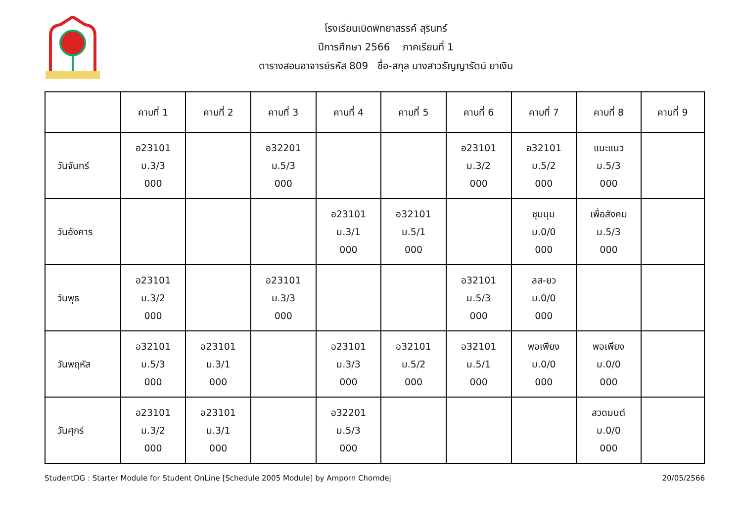โรงเรียนเบิดพิทยาสรรค์ สุรินทร์
ปีการศึกษา 2566 ภาคเรียนที่ 1
ตารางสอนอาจารย์รหัส 809 ชื่อ-สกุล นางสาวธัญญารัตน์ ยาเงิน
| | คาบที่ 1 | คาบที่ 2 | คาบที่ 3 | คาบที่ 4 | คาบที่ 5 | คาบที่ 6 | คาบที่ 7 | คาบที่ 8 | คาบที่ 9 |
| --- | --- | --- | --- | --- | --- | --- | --- | --- | --- |
| วันจันทร์ | อ23101 ม.3/3 000 | | อ32201 ม.5/3 000 | | | อ23101 ม.3/2 000 | อ32101 ม.5/2 000 | แนะแนว ม.5/3 000 | |
| วันอังคาร | | | | อ23101 ม.3/1 000 | อ32101 ม.5/1 000 | | ชุมนุม ม.0/0 000 | เพื่อสังคม ม.5/3 000 | |
| วันพุธ | อ23101 ม.3/2 000 | | อ23101 ม.3/3 000 | | | อ32101 ม.5/3 000 | ลส-ยว ม.0/0 000 | | |
| วันพฤหัส | อ32101 ม.5/3 000 | อ23101 ม.3/1 000 | | อ23101 ม.3/3 000 | อ32101 ม.5/2 000 | อ32101 ม.5/1 000 | พอเพียง ม.0/0 000 | พอเพียง ม.0/0 000 | |
| วันศุกร์ | อ23101 ม.3/2 000 | อ23101 ม.3/1 000 | | อ32201 ม.5/3 000 | | | | สวดมนต์ ม.0/0 000 | |
StudentDG : Starter Module for Student OnLine [Schedule 2005 Module] by Amporn Chomdej 20/05/2566